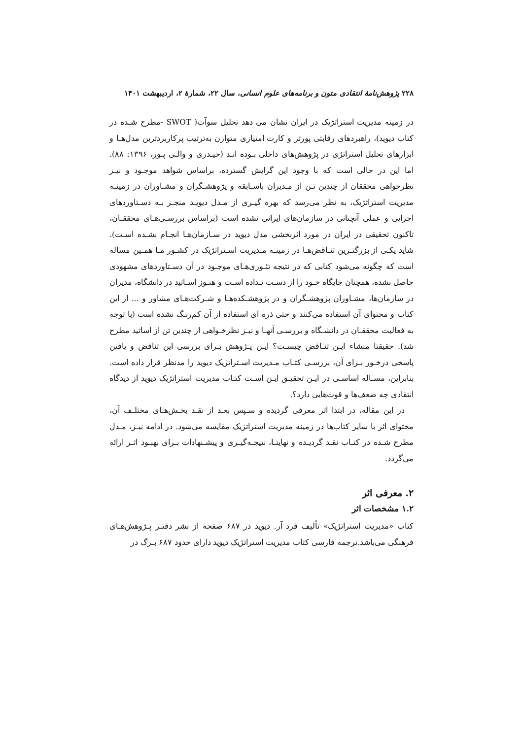۲۲۸ پژوهش‌نامهٔ انتقادی متون و برنامه‌های علوم انسانی، سال ۲۲، شمارهٔ ۲، اردیبهشت ۱۴۰۱
در زمینه مدیریت استراتژیک در ایران نشان می دهد تحلیل سوآت( SWOT -مطرح شـده در کتاب دیوید)، راهبردهای رقابتی پورتر و کارت امتیازی متوازن به‌ترتیب پرکاربردترین مدل‌هـا و ابزارهای تحلیل استراتژی در پژوهش‌های داخلی بـوده انـد (حیـدری و والـی پـور، ۱۳۹۶: ۸۸). اما این در حالی است که با وجود این گرایش گسترده، براساس شواهد موجـود و نیـز نظرخواهی محققان از چندین تـن از مـدیران باسـابقه و پژوهشـگران و مشـاوران در زمینـه مدیریت استراتژیک، به نظر می‌رسد که بهره گیـری از مـدل دیویـد منجـر بـه دسـتاوردهای اجرایی و عملی آنچنانی در سازمان‌های ایرانی نشده است (براساس بررسـی‌هـای محققـان، تاکنون تحقیقی در ایران در مورد اثربخشی مدل دیوید در سـازمان‌هـا انجـام نشـده اسـت). شاید یکـی از بزرگتـرین تنـاقض‌هـا در زمینـه مـدیریت اسـتراتژیک در کشـور مـا همـین مساله است که چگونه می‌شود کتابی که در نتیجه تئـوری‌هـای موجـود در آن دسـتاوردهای مشهودی حاصل نشده، همچنان جایگاه خـود را از دسـت نـداده اسـت و هنـوز اسـاتید در دانشگاه، مدیران در سازمان‌ها، مشـاوران پژوهشـگران و در پژوهشـکده‌هـا و شـرکت‌هـای مشاور و ... از این کتاب و محتوای آن استفاده می‌کنند و حتی ذره ای استفاده از آن کم‌رنـگ نشده است (با توجه به فعالیت محققـان در دانشـگاه و بررسـی آنهـا و نیـز نظرخـواهی از چندین تن از اساتید مطرح شد). حقیقتا منشاء ایـن تنـاقض چیسـت؟ ایـن پـژوهش بـرای بررسی این تناقض و یافتن پاسخی درخـور بـرای آن، بررسـی کتـاب مـدیریت اسـتراتژیک دیوید را مدنظر قرار داده است. بنابراین، مسـاله اساسـی در ایـن تحقیـق ایـن اسـت کتـاب مدیریت استراتژیک دیوید از دیدگاه انتقادی چه ضعف‌ها و قوت‌هایی دارد؟.
در این مقاله، در ابتدا اثر معرفی گردیده و سـپس بعـد از نقـد بخـش‌هـای مختلـف آن، محتوای اثر با سایر کتاب‌ها در زمینه مدیریت استراتژیک مقایسه می‌شود. در ادامه نیـز، مـدل مطرح شـده در کتـاب نقـد گردیـده و نهایتـا، نتیجـه‌گیـری و پیشـنهادات بـرای بهبـود اثـر ارائه می‌گردد.
۲. معرفی اثر
۱.۲ مشخصات اثر
کتاب «مدیریت استراتژیک» تألیف فرد آر. دیوید در ۶۸۷ صفحه از نشر دفتـر پـژوهش‌هـای فرهنگی می‌باشد.ترجمه فارسی کتاب مدیریت استراتژیک دیوید دارای حدود ۶۸۷ بـرگ در